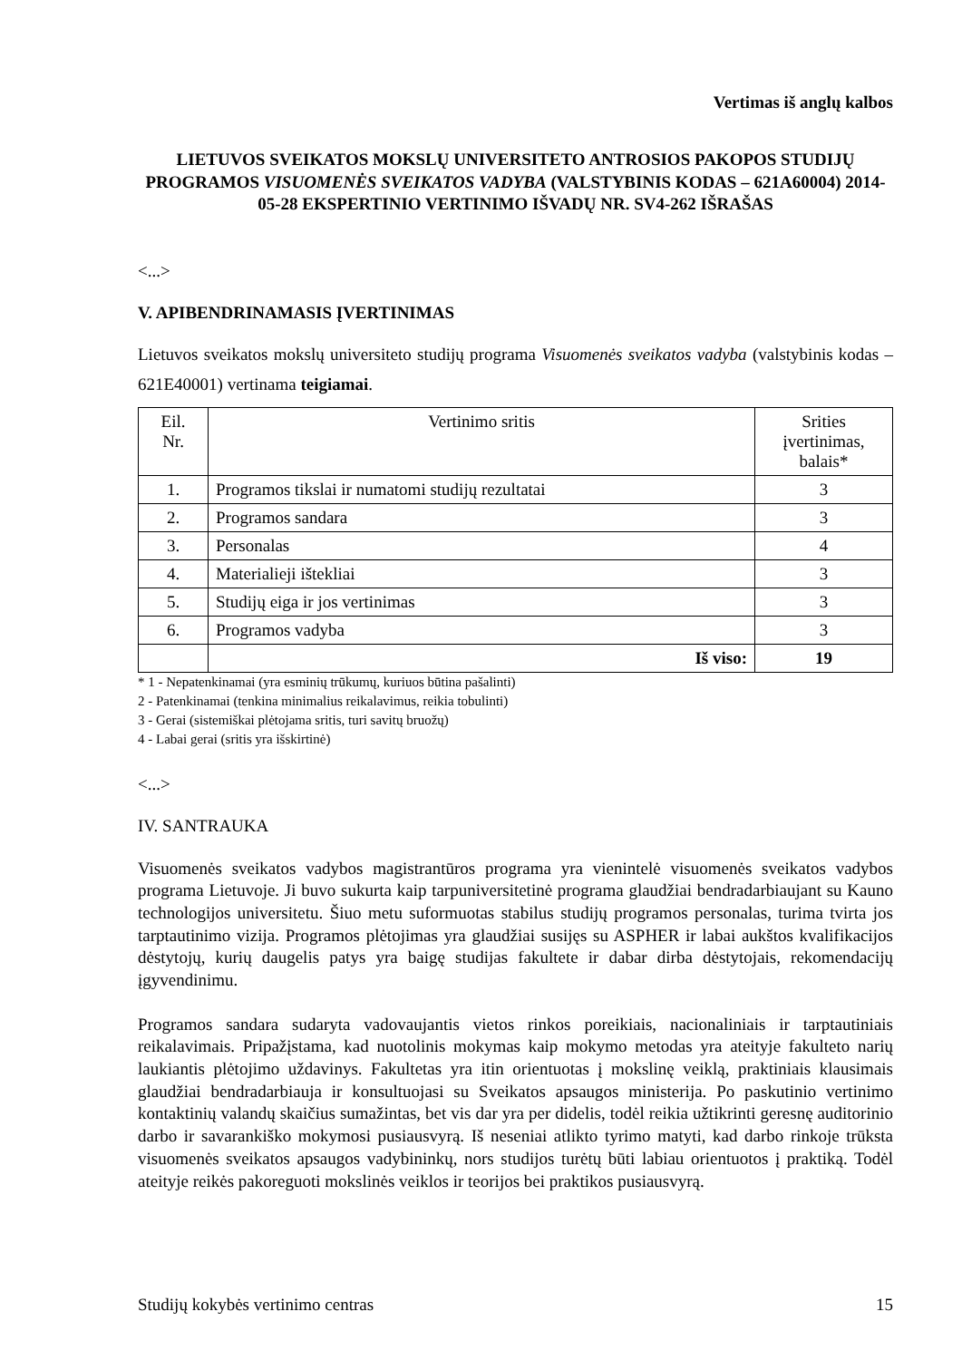Vertimas iš anglų kalbos
LIETUVOS SVEIKATOS MOKSLŲ UNIVERSITETO ANTROSIOS PAKOPOS STUDIJŲ PROGRAMOS VISUOMENĖS SVEIKATOS VADYBA (VALSTYBINIS KODAS – 621A60004) 2014-05-28 EKSPERTINIO VERTINIMO IŠVADŲ NR. SV4-262 IŠRAŠAS
<...>
V. APIBENDRINAMASIS ĮVERTINIMAS
Lietuvos sveikatos mokslų universiteto studijų programa Visuomenės sveikatos vadyba (valstybinis kodas – 621E40001) vertinama teigiamai.
| Eil. Nr. | Vertinimo sritis | Srities įvertinimas, balais* |
| 1. | Programos tikslai ir numatomi studijų rezultatai | 3 |
| 2. | Programos sandara | 3 |
| 3. | Personalas | 4 |
| 4. | Materialieji ištekliai | 3 |
| 5. | Studijų eiga ir jos vertinimas | 3 |
| 6. | Programos vadyba | 3 |
| | Iš viso: | 19 |
* 1 - Nepatenkinamai (yra esminių trūkumų, kuriuos būtina pašalinti)
2 - Patenkinamai (tenkina minimalius reikalavimus, reikia tobulinti)
3 - Gerai (sistemiškai plėtojama sritis, turi savitų bruožų)
4 - Labai gerai (sritis yra išskirtinė)
<...>
IV. SANTRAUKA
Visuomenės sveikatos vadybos magistrantūros programa yra vienintelė visuomenės sveikatos vadybos programa Lietuvoje. Ji buvo sukurta kaip tarpuniversitetinė programa glaudžiai bendradarbiaujant su Kauno technologijos universitetu. Šiuo metu suformuotas stabilus studijų programos personalas, turima tvirta jos tarptautinimo vizija. Programos plėtojimas yra glaudžiai susijęs su ASPHER ir labai aukštos kvalifikacijos dėstytojų, kurių daugelis patys yra baigę studijas fakultete ir dabar dirba dėstytojais, rekomendacijų įgyvendinimu.
Programos sandara sudaryta vadovaujantis vietos rinkos poreikiais, nacionaliniais ir tarptautiniais reikalavimais. Pripažįstama, kad nuotolinis mokymas kaip mokymo metodas yra ateityje fakulteto narių laukiantis plėtojimo uždavinys. Fakultetas yra itin orientuotas į mokslinę veiklą, praktiniais klausimais glaudžiai bendradarbiauja ir konsultuojasi su Sveikatos apsaugos ministerija. Po paskutinio vertinimo kontaktinių valandų skaičius sumažintas, bet vis dar yra per didelis, todėl reikia užtikrinti geresnę auditorinio darbo ir savarankiško mokymosi pusiausvyrą. Iš neseniai atlikto tyrimo matyti, kad darbo rinkoje trūksta visuomenės sveikatos apsaugos vadybininkų, nors studijos turėtų būti labiau orientuotos į praktiką. Todėl ateityje reikės pakoreguoti mokslinės veiklos ir teorijos bei praktikos pusiausvyrą.
Studijų kokybės vertinimo centras 15